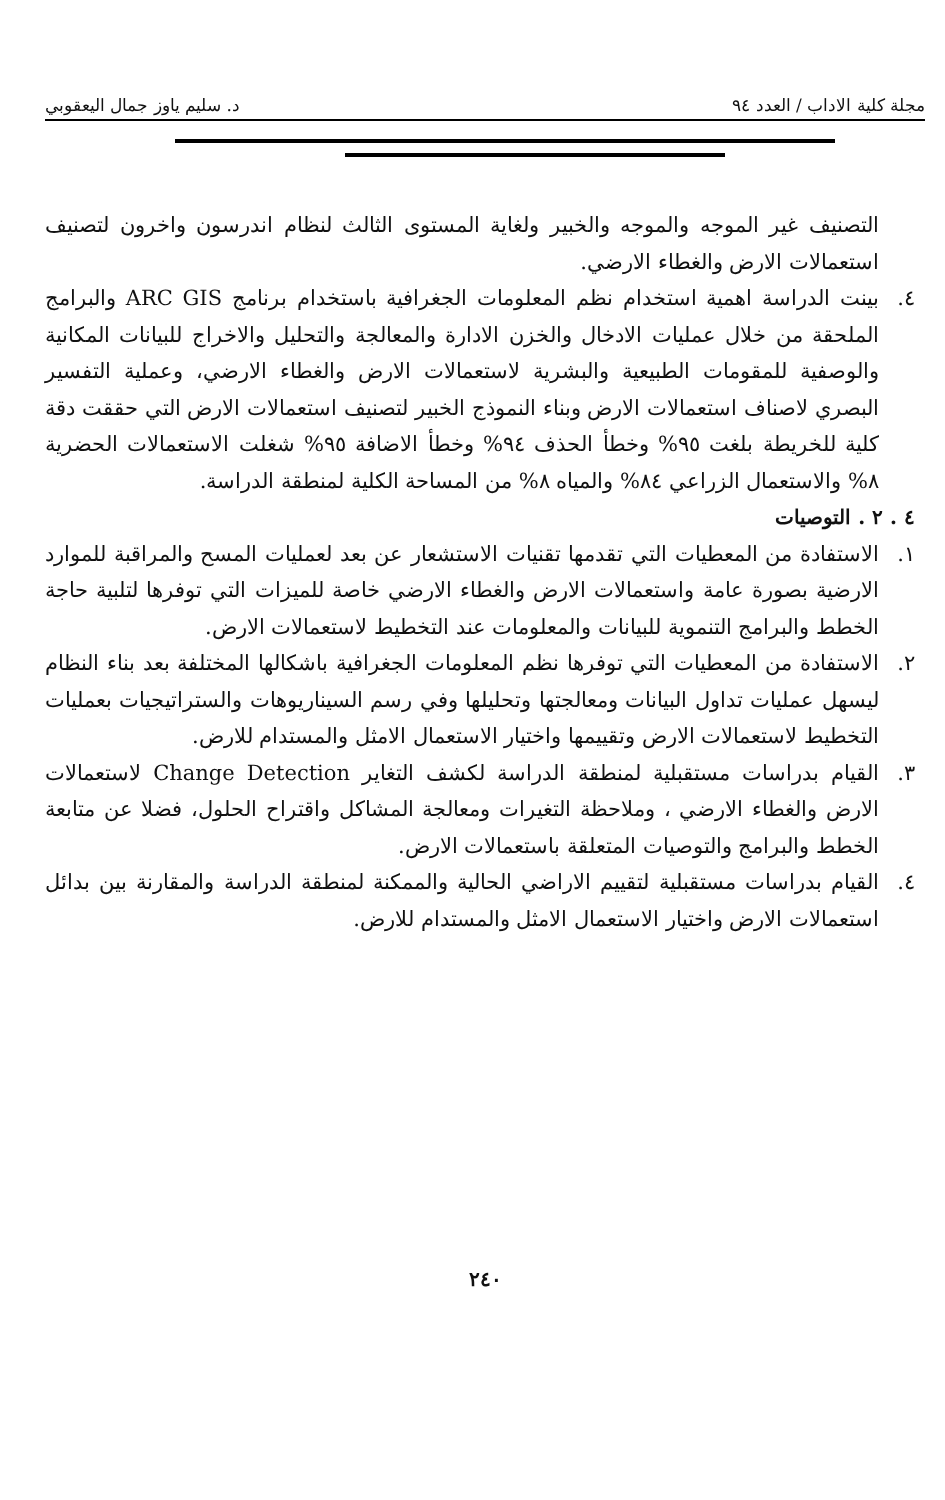مجلة كلية الاداب / العدد ٩٤ د. سليم ياوز جمال اليعقوبي
التصنيف غير الموجه والموجه والخبير ولغاية المستوى الثالث لنظام اندرسون واخرون لتصنيف استعمالات الارض والغطاء الارضي.
٤. بينت الدراسة اهمية استخدام نظم المعلومات الجغرافية باستخدام برنامج ARC GIS والبرامج الملحقة من خلال عمليات الادخال والخزن الادارة والمعالجة والتحليل والاخراج للبيانات المكانية والوصفية للمقومات الطبيعية والبشرية لاستعمالات الارض والغطاء الارضي، وعملية التفسير البصري لاصناف استعمالات الارض وبناء النموذج الخبير لتصنيف استعمالات الارض التي حققت دقة كلية للخريطة بلغت ٩٥% وخطأ الحذف ٩٤% وخطأ الاضافة ٩٥% شغلت الاستعمالات الحضرية ٨% والاستعمال الزراعي ٨٤% والمياه ٨% من المساحة الكلية لمنطقة الدراسة.
٤ . ٢ . التوصيات
١. الاستفادة من المعطيات التي تقدمها تقنيات الاستشعار عن بعد لعمليات المسح والمراقبة للموارد الارضية بصورة عامة واستعمالات الارض والغطاء الارضي خاصة للميزات التي توفرها لتلبية حاجة الخطط والبرامج التنموية للبيانات والمعلومات عند التخطيط لاستعمالات الارض.
٢. الاستفادة من المعطيات التي توفرها نظم المعلومات الجغرافية باشكالها المختلفة بعد بناء النظام ليسهل عمليات تداول البيانات ومعالجتها وتحليلها وفي رسم السيناريوهات والستراتيجيات بعمليات التخطيط لاستعمالات الارض وتقييمها واختيار الاستعمال الامثل والمستدام للارض.
٣. القيام بدراسات مستقبلية لمنطقة الدراسة لكشف التغاير Change Detection لاستعمالات الارض والغطاء الارضي ، وملاحظة التغيرات ومعالجة المشاكل واقتراح الحلول، فضلا عن متابعة الخطط والبرامج والتوصيات المتعلقة باستعمالات الارض.
٤. القيام بدراسات مستقبلية لتقييم الاراضي الحالية والممكنة لمنطقة الدراسة والمقارنة بين بدائل استعمالات الارض واختيار الاستعمال الامثل والمستدام للارض.
٢٤٠